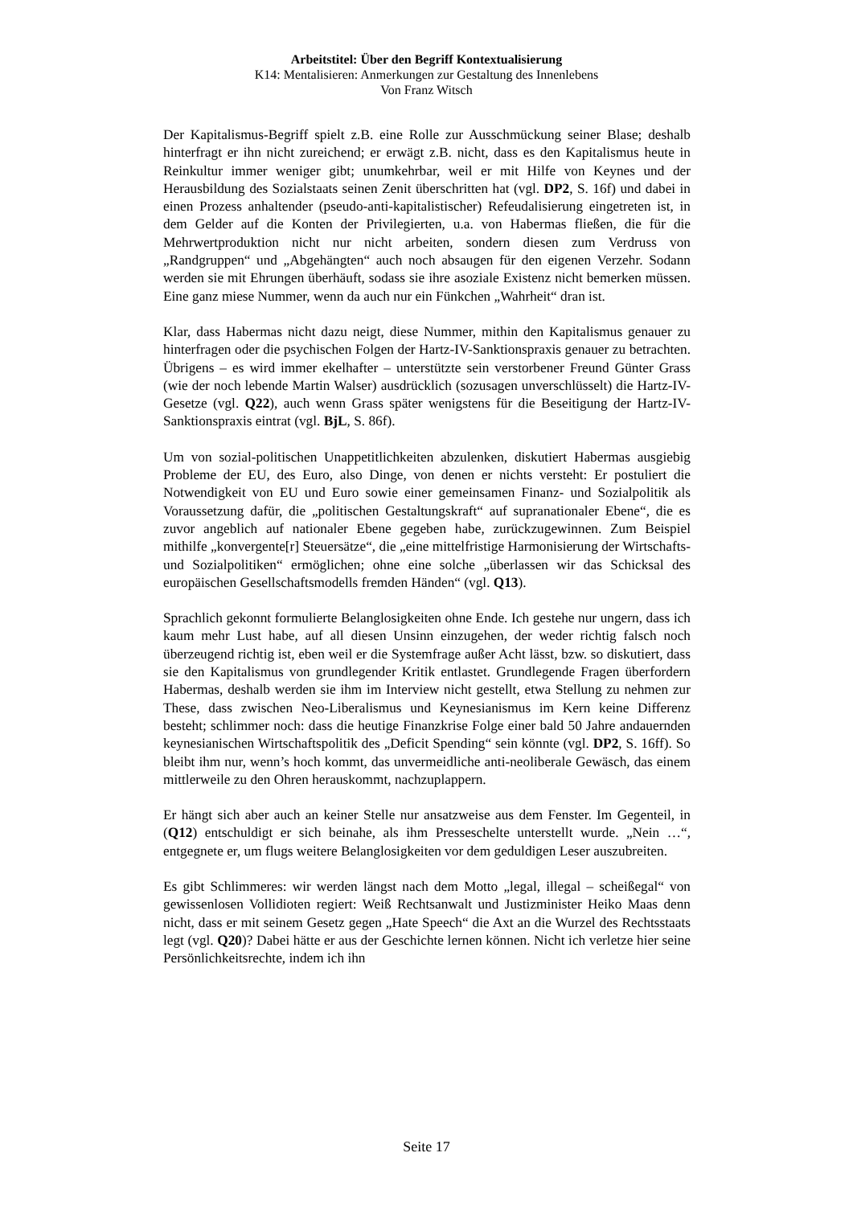Arbeitstitel: Über den Begriff Kontextualisierung
K14: Mentalisieren: Anmerkungen zur Gestaltung des Innenlebens
Von Franz Witsch
Der Kapitalismus-Begriff spielt z.B. eine Rolle zur Ausschmückung seiner Blase; deshalb hinterfragt er ihn nicht zureichend; er erwägt z.B. nicht, dass es den Kapitalismus heute in Reinkultur immer weniger gibt; unumkehrbar, weil er mit Hilfe von Keynes und der Herausbildung des Sozialstaats seinen Zenit überschritten hat (vgl. DP2, S. 16f) und dabei in einen Prozess anhaltender (pseudo-anti-kapitalistischer) Refeudalisierung eingetreten ist, in dem Gelder auf die Konten der Privilegierten, u.a. von Habermas fließen, die für die Mehrwertproduktion nicht nur nicht arbeiten, sondern diesen zum Verdruss von „Randgruppen“ und „Abgehängten“ auch noch absaugen für den eigenen Verzehr. Sodann werden sie mit Ehrungen überhäuft, sodass sie ihre asoziale Existenz nicht bemerken müssen. Eine ganz miese Nummer, wenn da auch nur ein Fünkchen „Wahrheit“ dran ist.
Klar, dass Habermas nicht dazu neigt, diese Nummer, mithin den Kapitalismus genauer zu hinterfragen oder die psychischen Folgen der Hartz-IV-Sanktionspraxis genauer zu betrachten. Übrigens – es wird immer ekelhafter – unterstützte sein verstorbener Freund Günter Grass (wie der noch lebende Martin Walser) ausdrücklich (sozusagen unverschlüsselt) die Hartz-IV-Gesetze (vgl. Q22), auch wenn Grass später wenigstens für die Beseitigung der Hartz-IV-Sanktionspraxis eintrat (vgl. BjL, S. 86f).
Um von sozial-politischen Unappetitlichkeiten abzulenken, diskutiert Habermas ausgiebig Probleme der EU, des Euro, also Dinge, von denen er nichts versteht: Er postuliert die Notwendigkeit von EU und Euro sowie einer gemeinsamen Finanz- und Sozialpolitik als Voraussetzung dafür, die „politischen Gestaltungskraft“ auf supranationaler Ebene“, die es zuvor angeblich auf nationaler Ebene gegeben habe, zurückzugewinnen. Zum Beispiel mithilfe „konvergente[r] Steuersätze“, die „eine mittelfristige Harmonisierung der Wirtschafts- und Sozialpolitiken“ ermöglichen; ohne eine solche „überlassen wir das Schicksal des europäischen Gesellschaftsmodells fremden Händen“ (vgl. Q13).
Sprachlich gekonnt formulierte Belanglosigkeiten ohne Ende. Ich gestehe nur ungern, dass ich kaum mehr Lust habe, auf all diesen Unsinn einzugehen, der weder richtig falsch noch überzeugend richtig ist, eben weil er die Systemfrage außer Acht lässt, bzw. so diskutiert, dass sie den Kapitalismus von grundlegender Kritik entlastet. Grundlegende Fragen überfordern Habermas, deshalb werden sie ihm im Interview nicht gestellt, etwa Stellung zu nehmen zur These, dass zwischen Neo-Liberalismus und Keynesianismus im Kern keine Differenz besteht; schlimmer noch: dass die heutige Finanzkrise Folge einer bald 50 Jahre andauernden keynesianischen Wirtschaftspolitik des „Deficit Spending“ sein könnte (vgl. DP2, S. 16ff). So bleibt ihm nur, wenn’s hoch kommt, das unvermeidliche anti-neoliberale Gewäsch, das einem mittlerweile zu den Ohren herauskommt, nachzuplappern.
Er hängt sich aber auch an keiner Stelle nur ansatzweise aus dem Fenster. Im Gegenteil, in (Q12) entschuldigt er sich beinahe, als ihm Presseschelte unterstellt wurde. „Nein …“, entgegnete er, um flugs weitere Belanglosigkeiten vor dem geduldigen Leser auszubreiten.
Es gibt Schlimmeres: wir werden längst nach dem Motto „legal, illegal – scheißegal“ von gewissenlosen Vollidioten regiert: Weiß Rechtsanwalt und Justizminister Heiko Maas denn nicht, dass er mit seinem Gesetz gegen „Hate Speech“ die Axt an die Wurzel des Rechtsstaats legt (vgl. Q20)? Dabei hätte er aus der Geschichte lernen können. Nicht ich verletze hier seine Persönlichkeitsrechte, indem ich ihn
Seite 17